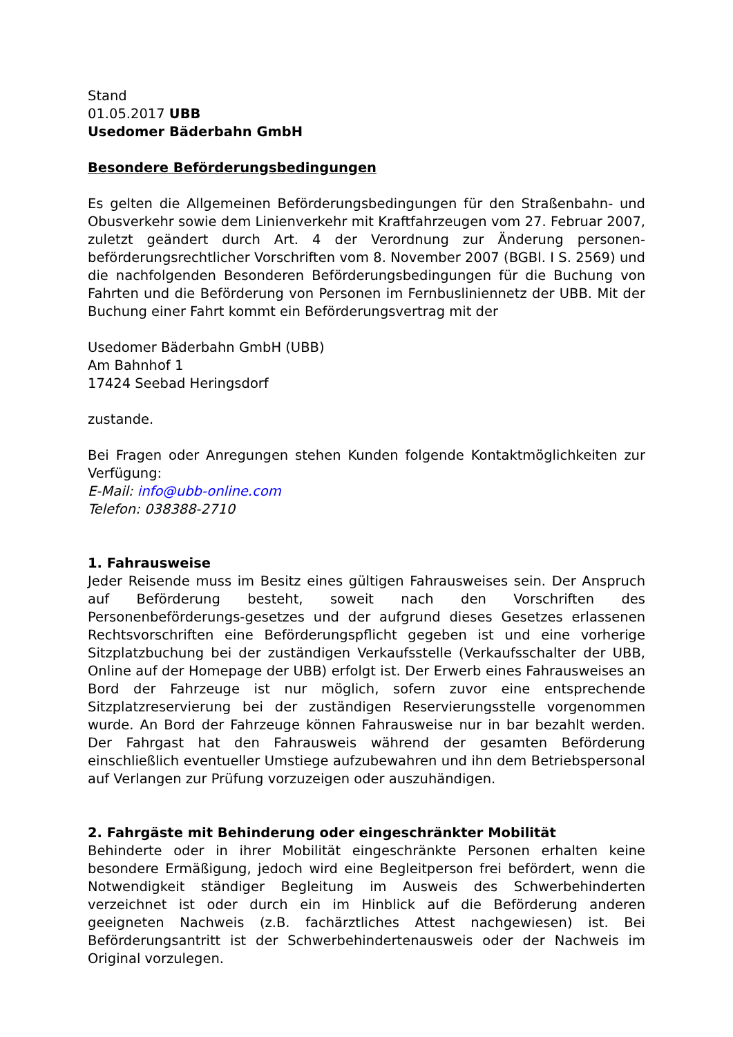Stand
01.05.2017 UBB
Usedomer Bäderbahn GmbH
Besondere Beförderungsbedingungen
Es gelten die Allgemeinen Beförderungsbedingungen für den Straßenbahn- und Obusverkehr sowie dem Linienverkehr mit Kraftfahrzeugen vom 27. Februar 2007, zuletzt geändert durch Art. 4 der Verordnung zur Änderung personen-beförderungsrechtlicher Vorschriften vom 8. November 2007 (BGBl. I S. 2569) und die nachfolgenden Besonderen Beförderungsbedingungen für die Buchung von Fahrten und die Beförderung von Personen im Fernbusliniennetz der UBB. Mit der Buchung einer Fahrt kommt ein Beförderungsvertrag mit der
Usedomer Bäderbahn GmbH (UBB)
Am Bahnhof 1
17424 Seebad Heringsdorf
zustande.
Bei Fragen oder Anregungen stehen Kunden folgende Kontaktmöglichkeiten zur Verfügung:
E-Mail: info@ubb-online.com
Telefon: 038388-2710
1. Fahrausweise
Jeder Reisende muss im Besitz eines gültigen Fahrausweises sein. Der Anspruch auf Beförderung besteht, soweit nach den Vorschriften des Personenbeförderungs-gesetzes und der aufgrund dieses Gesetzes erlassenen Rechtsvorschriften eine Beförderungspflicht gegeben ist und eine vorherige Sitzplatzbuchung bei der zuständigen Verkaufsstelle (Verkaufsschalter der UBB, Online auf der Homepage der UBB) erfolgt ist. Der Erwerb eines Fahrausweises an Bord der Fahrzeuge ist nur möglich, sofern zuvor eine entsprechende Sitzplatzreservierung bei der zuständigen Reservierungsstelle vorgenommen wurde. An Bord der Fahrzeuge können Fahrausweise nur in bar bezahlt werden. Der Fahrgast hat den Fahrausweis während der gesamten Beförderung einschließlich eventueller Umstiege aufzubewahren und ihn dem Betriebspersonal auf Verlangen zur Prüfung vorzuzeigen oder auszuhändigen.
2. Fahrgäste mit Behinderung oder eingeschränkter Mobilität
Behinderte oder in ihrer Mobilität eingeschränkte Personen erhalten keine besondere Ermäßigung, jedoch wird eine Begleitperson frei befördert, wenn die Notwendigkeit ständiger Begleitung im Ausweis des Schwerbehinderten verzeichnet ist oder durch ein im Hinblick auf die Beförderung anderen geeigneten Nachweis (z.B. fachärztliches Attest nachgewiesen) ist. Bei Beförderungsantritt ist der Schwerbehindertenausweis oder der Nachweis im Original vorzulegen.